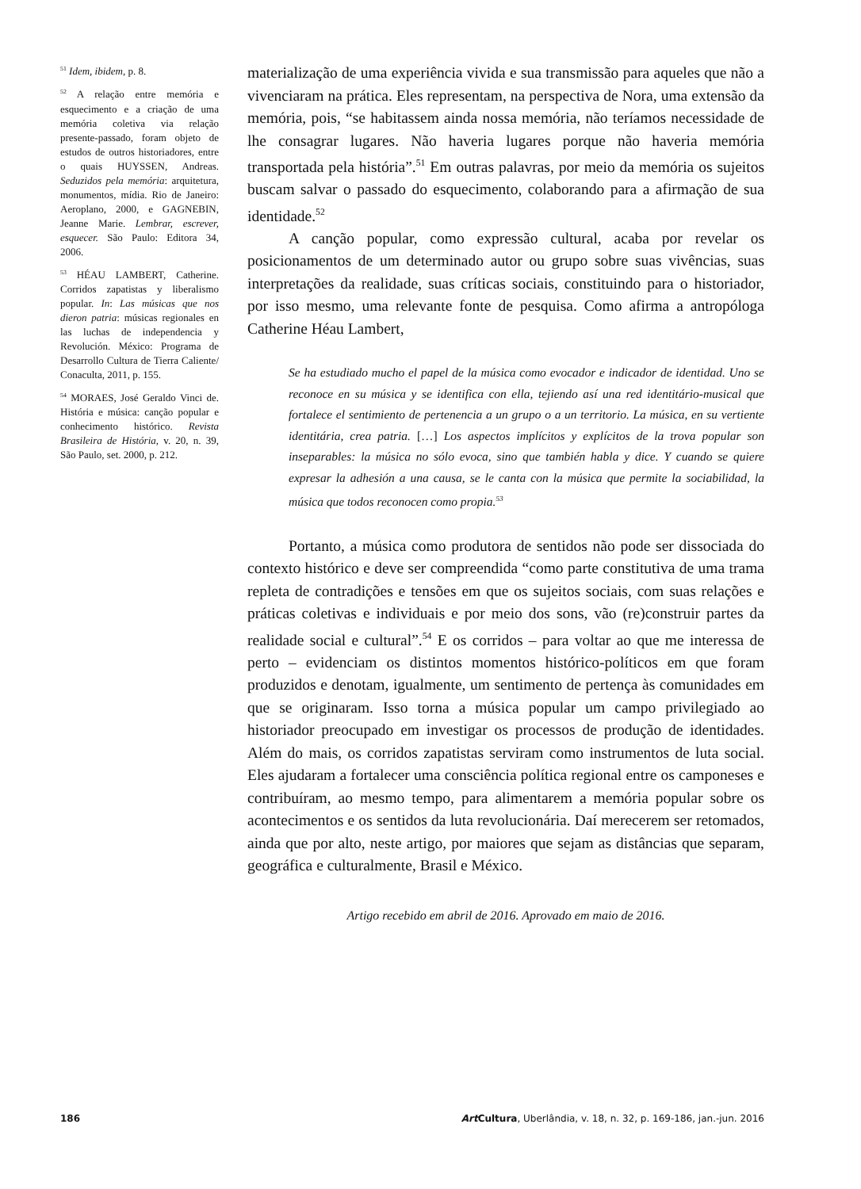materialização de uma experiência vivida e sua transmissão para aqueles que não a vivenciaram na prática. Eles representam, na perspectiva de Nora, uma extensão da memória, pois, “se habitassem ainda nossa memória, não teríamos necessidade de lhe consagrar lugares. Não haveria lugares porque não haveria memória transportada pela história”.<sup>51</sup> Em outras palavras, por meio da memória os sujeitos buscam salvar o passado do esquecimento, colaborando para a afirmação de sua identidade.<sup>52</sup>
A canção popular, como expressão cultural, acaba por revelar os posicionamentos de um determinado autor ou grupo sobre suas vivências, suas interpretações da realidade, suas críticas sociais, constituindo para o historiador, por isso mesmo, uma relevante fonte de pesquisa. Como afirma a antropóloga Catherine Héau Lambert,
Se ha estudiado mucho el papel de la música como evocador e indicador de identidad. Uno se reconoce en su música y se identifica con ella, tejiendo así una red identitário-musical que fortalece el sentimiento de pertenencia a un grupo o a un territorio. La música, en su vertiente identitária, crea patria. […] Los aspectos implícitos y explícitos de la trova popular son inseparables: la música no sólo evoca, sino que también habla y dice. Y cuando se quiere expresar la adhesión a una causa, se le canta con la música que permite la sociabilidad, la música que todos reconocen como propia.<sup>53</sup>
Portanto, a música como produtora de sentidos não pode ser dissociada do contexto histórico e deve ser compreendida “como parte constitutiva de uma trama repleta de contradições e tensões em que os sujeitos sociais, com suas relações e práticas coletivas e individuais e por meio dos sons, vão (re)construir partes da realidade social e cultural”.<sup>54</sup> E os corridos – para voltar ao que me interessa de perto – evidenciam os distintos momentos histórico-políticos em que foram produzidos e denotam, igualmente, um sentimento de pertença às comunidades em que se originaram. Isso torna a música popular um campo privilegiado ao historiador preocupado em investigar os processos de produção de identidades. Além do mais, os corridos zapatistas serviram como instrumentos de luta social. Eles ajudaram a fortalecer uma consciência política regional entre os camponeses e contribuíram, ao mesmo tempo, para alimentarem a memória popular sobre os acontecimentos e os sentidos da luta revolucionária. Daí merecerem ser retomados, ainda que por alto, neste artigo, por maiores que sejam as distâncias que separam, geográfica e culturalmente, Brasil e México.
Artigo recebido em abril de 2016. Aprovado em maio de 2016.
<sup>51</sup> Idem, ibidem, p. 8.
<sup>52</sup> A relação entre memória e esquecimento e a criação de uma memória coletiva via relação presente-passado, foram objeto de estudos de outros historiadores, entre o quais HUYSSEN, Andreas. Seduzidos pela memória: arquitetura, monumentos, mídia. Rio de Janeiro: Aeroplano, 2000, e GAGNEBIN, Jeanne Marie. Lembrar, escrever, esquecer. São Paulo: Editora 34, 2006.
<sup>53</sup> HÉAU LAMBERT, Catherine. Corridos zapatistas y liberalismo popular. In: Las músicas que nos dieron patria: músicas regionales en las luchas de independencia y Revolución. México: Programa de Desarrollo Cultura de Tierra Caliente/ Conaculta, 2011, p. 155.
<sup>54</sup> MORAES, José Geraldo Vinci de. História e música: canção popular e conhecimento histórico. Revista Brasileira de História, v. 20, n. 39, São Paulo, set. 2000, p. 212.
186 Art Cultura, Uberlândia, v. 18, n. 32, p. 169-186, jan.-jun. 2016